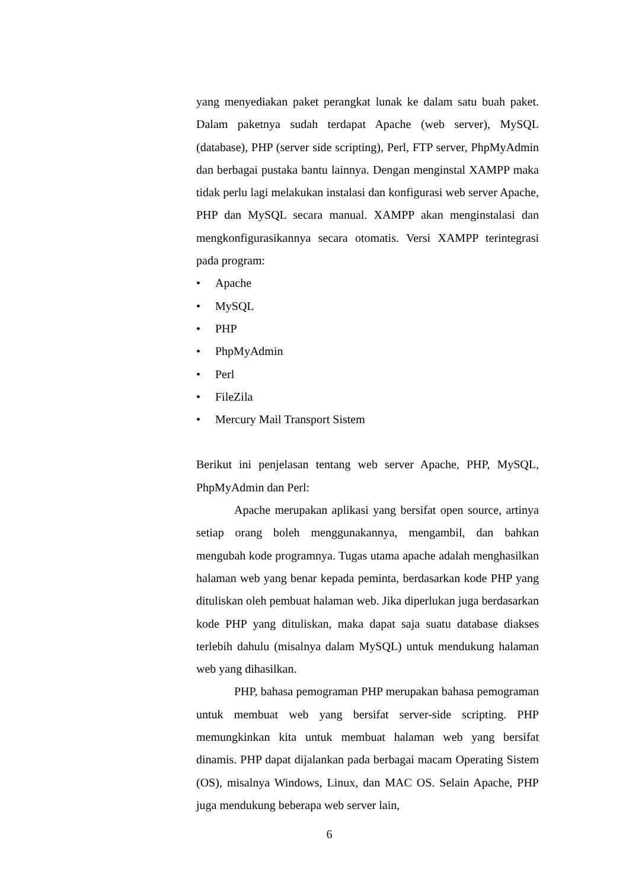yang menyediakan paket perangkat lunak ke dalam satu buah paket. Dalam paketnya sudah terdapat Apache (web server), MySQL (database), PHP (server side scripting), Perl, FTP server, PhpMyAdmin dan berbagai pustaka bantu lainnya. Dengan menginstal XAMPP maka tidak perlu lagi melakukan instalasi dan konfigurasi web server Apache, PHP dan MySQL secara manual. XAMPP akan menginstalasi dan mengkonfigurasikannya secara otomatis. Versi XAMPP terintegrasi pada program:
• Apache
• MySQL
• PHP
• PhpMyAdmin
• Perl
• FileZila
• Mercury Mail Transport Sistem
Berikut ini penjelasan tentang web server Apache, PHP, MySQL, PhpMyAdmin dan Perl:
Apache merupakan aplikasi yang bersifat open source, artinya setiap orang boleh menggunakannya, mengambil, dan bahkan mengubah kode programnya. Tugas utama apache adalah menghasilkan halaman web yang benar kepada peminta, berdasarkan kode PHP yang dituliskan oleh pembuat halaman web. Jika diperlukan juga berdasarkan kode PHP yang dituliskan, maka dapat saja suatu database diakses terlebih dahulu (misalnya dalam MySQL) untuk mendukung halaman web yang dihasilkan.
PHP, bahasa pemograman PHP merupakan bahasa pemograman untuk membuat web yang bersifat server-side scripting. PHP memungkinkan kita untuk membuat halaman web yang bersifat dinamis. PHP dapat dijalankan pada berbagai macam Operating Sistem (OS), misalnya Windows, Linux, dan MAC OS. Selain Apache, PHP juga mendukung beberapa web server lain,
6